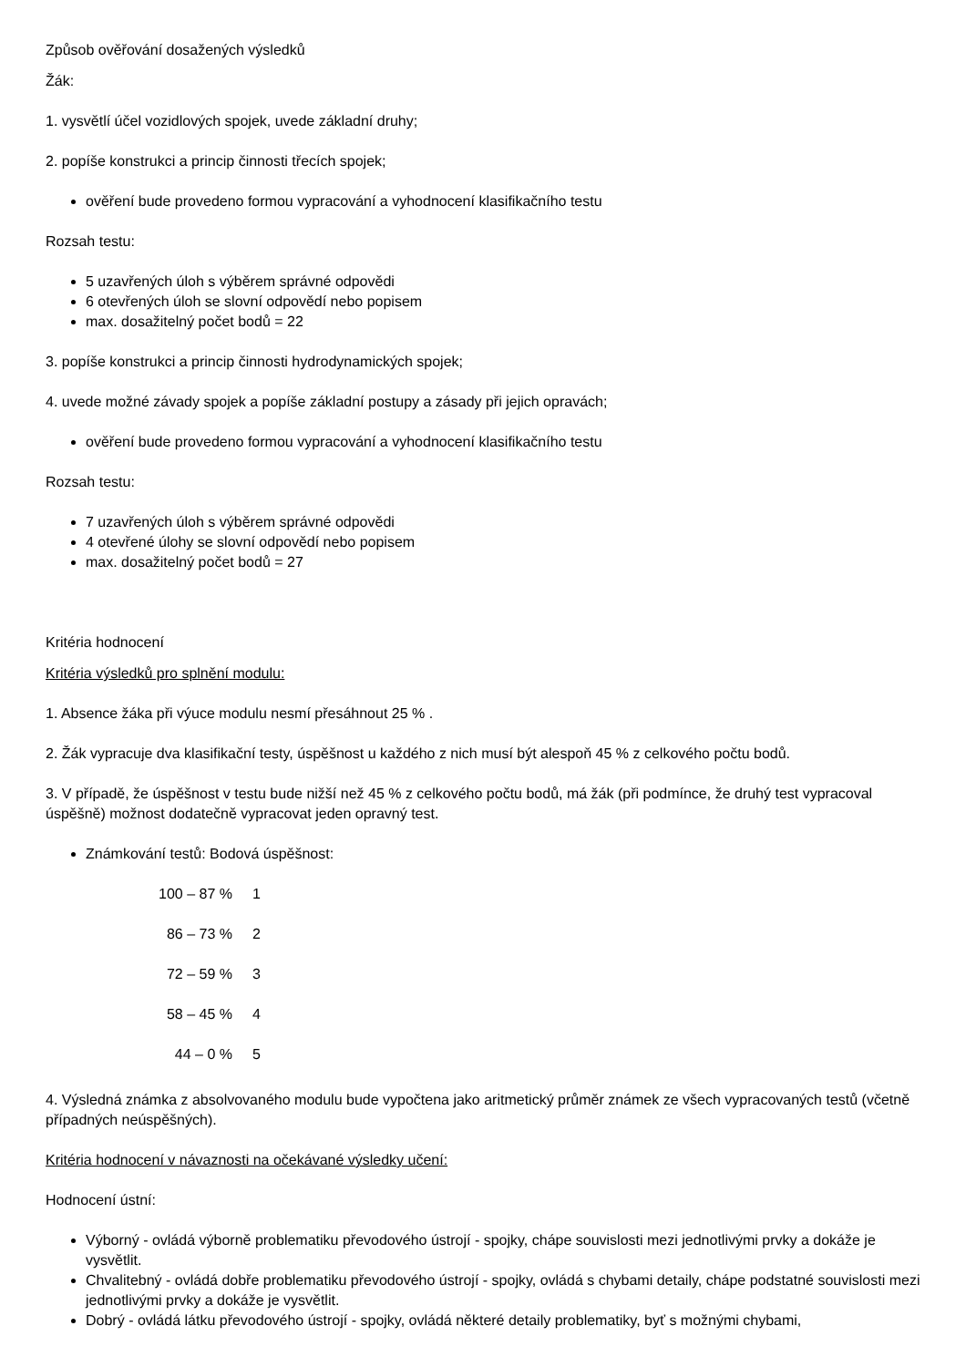Způsob ověřování dosažených výsledků
Žák:
1. vysvětlí účel vozidlových spojek, uvede základní druhy;
2. popíše konstrukci a princip činnosti třecích spojek;
ověření bude provedeno formou vypracování a vyhodnocení klasifikačního testu
Rozsah testu:
5 uzavřených úloh s výběrem správné odpovědi
6 otevřených úloh se slovní odpovědí nebo popisem
max. dosažitelný počet bodů = 22
3. popíše konstrukci a princip činnosti hydrodynamických spojek;
4. uvede možné závady spojek a popíše základní postupy a zásady při jejich opravách;
ověření bude provedeno formou vypracování a vyhodnocení klasifikačního testu
Rozsah testu:
7 uzavřených úloh s výběrem správné odpovědi
4 otevřené úlohy se slovní odpovědí nebo popisem
max. dosažitelný počet bodů = 27
Kritéria hodnocení
Kritéria výsledků pro splnění modulu:
1. Absence žáka při výuce modulu nesmí přesáhnout 25 % .
2. Žák vypracuje dva klasifikační testy, úspěšnost u každého z nich musí být alespoň 45 % z celkového počtu bodů.
3. V případě, že úspěšnost v testu bude nižší než 45 % z celkového počtu bodů, má žák (při podmínce, že druhý test vypracoval úspěšně) možnost dodatečně vypracovat jeden opravný test.
Známkování testů: Bodová úspěšnost:
| 100 – 87 % | 1 |
| 86 – 73 % | 2 |
| 72 – 59 % | 3 |
| 58 – 45 % | 4 |
| 44 – 0 % | 5 |
4. Výsledná známka z absolvovaného modulu bude vypočtena jako aritmetický průměr známek ze všech vypracovaných testů (včetně případných neúspěšných).
Kritéria hodnocení v návaznosti na očekávané výsledky učení:
Hodnocení ústní:
Výborný - ovládá výborně problematiku převodového ústrojí - spojky, chápe souvislosti mezi jednotlivými prvky a dokáže je vysvětlit.
Chvalitebný - ovládá dobře problematiku převodového ústrojí - spojky, ovládá s chybami detaily, chápe podstatné souvislosti mezi jednotlivými prvky a dokáže je vysvětlit.
Dobrý - ovládá látku převodového ústrojí - spojky, ovládá některé detaily problematiky, byť s možnými chybami,